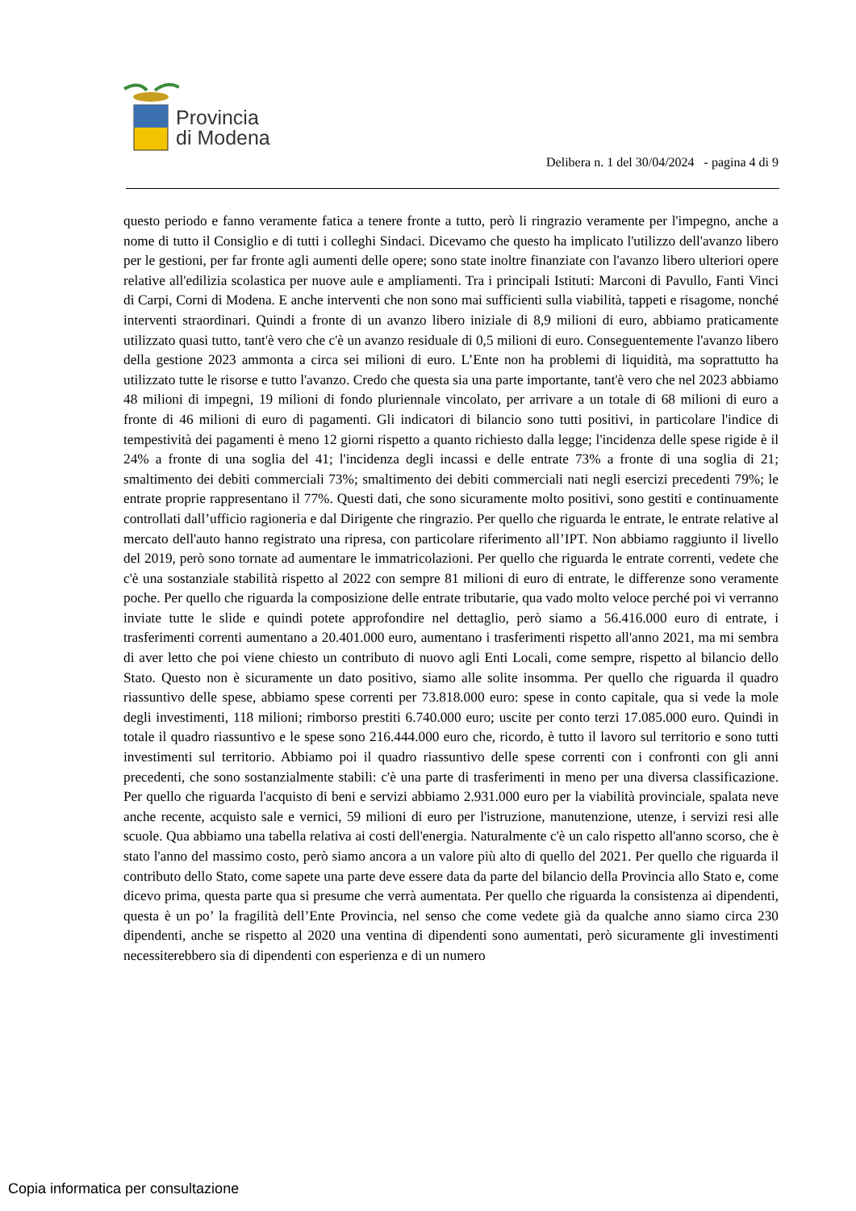Provincia
di Modena
Delibera n. 1 del 30/04/2024 - pagina 4 di 9
questo periodo e fanno veramente fatica a tenere fronte a tutto, però li ringrazio veramente per l'impegno, anche a nome di tutto il Consiglio e di tutti i colleghi Sindaci. Dicevamo che questo ha implicato l'utilizzo dell'avanzo libero per le gestioni, per far fronte agli aumenti delle opere; sono state inoltre finanziate con l'avanzo libero ulteriori opere relative all'edilizia scolastica per nuove aule e ampliamenti. Tra i principali Istituti: Marconi di Pavullo, Fanti Vinci di Carpi, Corni di Modena. E anche interventi che non sono mai sufficienti sulla viabilità, tappeti e risagome, nonché interventi straordinari. Quindi a fronte di un avanzo libero iniziale di 8,9 milioni di euro, abbiamo praticamente utilizzato quasi tutto, tant'è vero che c'è un avanzo residuale di 0,5 milioni di euro. Conseguentemente l'avanzo libero della gestione 2023 ammonta a circa sei milioni di euro. L’Ente non ha problemi di liquidità, ma soprattutto ha utilizzato tutte le risorse e tutto l'avanzo. Credo che questa sia una parte importante, tant'è vero che nel 2023 abbiamo 48 milioni di impegni, 19 milioni di fondo pluriennale vincolato, per arrivare a un totale di 68 milioni di euro a fronte di 46 milioni di euro di pagamenti. Gli indicatori di bilancio sono tutti positivi, in particolare l'indice di tempestività dei pagamenti è meno 12 giorni rispetto a quanto richiesto dalla legge; l'incidenza delle spese rigide è il 24% a fronte di una soglia del 41; l'incidenza degli incassi e delle entrate 73% a fronte di una soglia di 21; smaltimento dei debiti commerciali 73%; smaltimento dei debiti commerciali nati negli esercizi precedenti 79%; le entrate proprie rappresentano il 77%. Questi dati, che sono sicuramente molto positivi, sono gestiti e continuamente controllati dall’ufficio ragioneria e dal Dirigente che ringrazio. Per quello che riguarda le entrate, le entrate relative al mercato dell'auto hanno registrato una ripresa, con particolare riferimento all’IPT. Non abbiamo raggiunto il livello del 2019, però sono tornate ad aumentare le immatricolazioni. Per quello che riguarda le entrate correnti, vedete che c'è una sostanziale stabilità rispetto al 2022 con sempre 81 milioni di euro di entrate, le differenze sono veramente poche. Per quello che riguarda la composizione delle entrate tributarie, qua vado molto veloce perché poi vi verranno inviate tutte le slide e quindi potete approfondire nel dettaglio, però siamo a 56.416.000 euro di entrate, i trasferimenti correnti aumentano a 20.401.000 euro, aumentano i trasferimenti rispetto all'anno 2021, ma mi sembra di aver letto che poi viene chiesto un contributo di nuovo agli Enti Locali, come sempre, rispetto al bilancio dello Stato. Questo non è sicuramente un dato positivo, siamo alle solite insomma. Per quello che riguarda il quadro riassuntivo delle spese, abbiamo spese correnti per 73.818.000 euro: spese in conto capitale, qua si vede la mole degli investimenti, 118 milioni; rimborso prestiti 6.740.000 euro; uscite per conto terzi 17.085.000 euro. Quindi in totale il quadro riassuntivo e le spese sono 216.444.000 euro che, ricordo, è tutto il lavoro sul territorio e sono tutti investimenti sul territorio. Abbiamo poi il quadro riassuntivo delle spese correnti con i confronti con gli anni precedenti, che sono sostanzialmente stabili: c'è una parte di trasferimenti in meno per una diversa classificazione. Per quello che riguarda l'acquisto di beni e servizi abbiamo 2.931.000 euro per la viabilità provinciale, spalata neve anche recente, acquisto sale e vernici, 59 milioni di euro per l'istruzione, manutenzione, utenze, i servizi resi alle scuole. Qua abbiamo una tabella relativa ai costi dell'energia. Naturalmente c'è un calo rispetto all'anno scorso, che è stato l'anno del massimo costo, però siamo ancora a un valore più alto di quello del 2021. Per quello che riguarda il contributo dello Stato, come sapete una parte deve essere data da parte del bilancio della Provincia allo Stato e, come dicevo prima, questa parte qua si presume che verrà aumentata. Per quello che riguarda la consistenza ai dipendenti, questa è un po’ la fragilità dell’Ente Provincia, nel senso che come vedete già da qualche anno siamo circa 230 dipendenti, anche se rispetto al 2020 una ventina di dipendenti sono aumentati, però sicuramente gli investimenti necessiterebbero sia di dipendenti con esperienza e di un numero
Copia informatica per consultazione